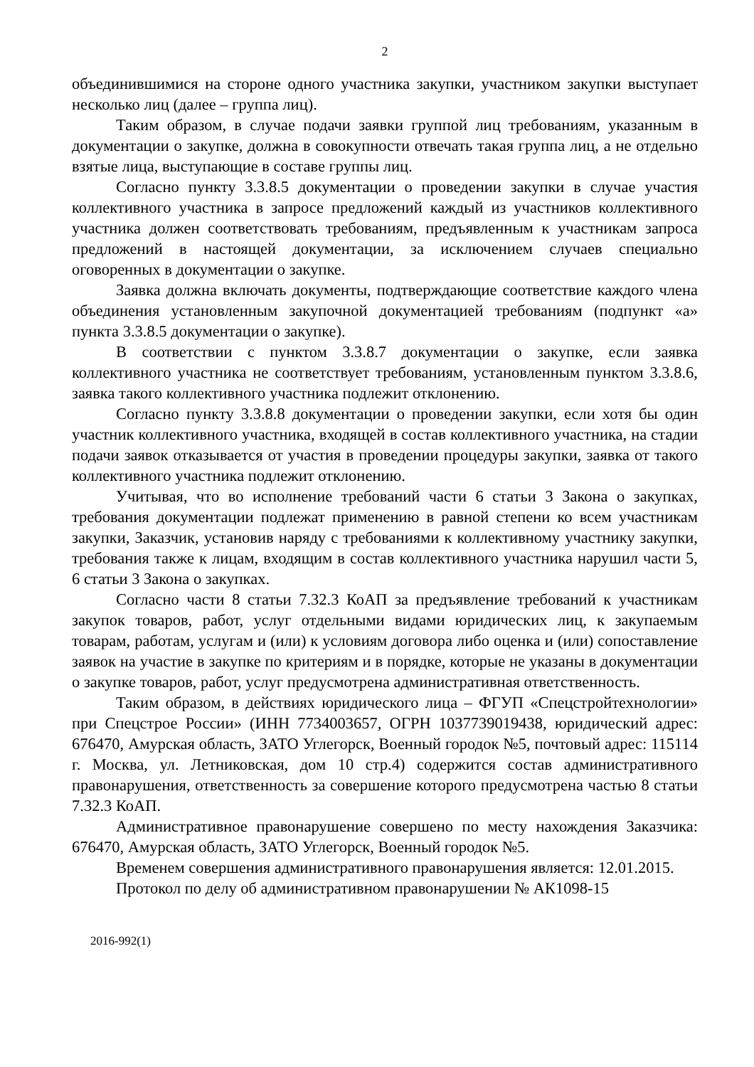2
объединившимися на стороне одного участника закупки, участником закупки выступает несколько лиц (далее – группа лиц).
Таким образом, в случае подачи заявки группой лиц требованиям, указанным в документации о закупке, должна в совокупности отвечать такая группа лиц, а не отдельно взятые лица, выступающие в составе группы лиц.
Согласно пункту 3.3.8.5 документации о проведении закупки в случае участия коллективного участника в запросе предложений каждый из участников коллективного участника должен соответствовать требованиям, предъявленным к участникам запроса предложений в настоящей документации, за исключением случаев специально оговоренных в документации о закупке.
Заявка должна включать документы, подтверждающие соответствие каждого члена объединения установленным закупочной документацией требованиям (подпункт «а» пункта 3.3.8.5 документации о закупке).
В соответствии с пунктом 3.3.8.7 документации о закупке, если заявка коллективного участника не соответствует требованиям, установленным пунктом 3.3.8.6, заявка такого коллективного участника подлежит отклонению.
Согласно пункту 3.3.8.8 документации о проведении закупки, если хотя бы один участник коллективного участника, входящей в состав коллективного участника, на стадии подачи заявок отказывается от участия в проведении процедуры закупки, заявка от такого коллективного участника подлежит отклонению.
Учитывая, что во исполнение требований части 6 статьи 3 Закона о закупках, требования документации подлежат применению в равной степени ко всем участникам закупки, Заказчик, установив наряду с требованиями к коллективному участнику закупки, требования также к лицам, входящим в состав коллективного участника нарушил части 5, 6 статьи 3 Закона о закупках.
Согласно части 8 статьи 7.32.3 КоАП за предъявление требований к участникам закупок товаров, работ, услуг отдельными видами юридических лиц, к закупаемым товарам, работам, услугам и (или) к условиям договора либо оценка и (или) сопоставление заявок на участие в закупке по критериям и в порядке, которые не указаны в документации о закупке товаров, работ, услуг предусмотрена административная ответственность.
Таким образом, в действиях юридического лица – ФГУП «Спецстройтехнологии» при Спецстрое России» (ИНН 7734003657, ОГРН 1037739019438, юридический адрес: 676470, Амурская область, ЗАТО Углегорск, Военный городок №5, почтовый адрес: 115114 г. Москва, ул. Летниковская, дом 10 стр.4) содержится состав административного правонарушения, ответственность за совершение которого предусмотрена частью 8 статьи 7.32.3 КоАП.
Административное правонарушение совершено по месту нахождения Заказчика: 676470, Амурская область, ЗАТО Углегорск, Военный городок №5.
Временем совершения административного правонарушения является: 12.01.2015.
Протокол по делу об административном правонарушении № АК1098-15
2016-992(1)